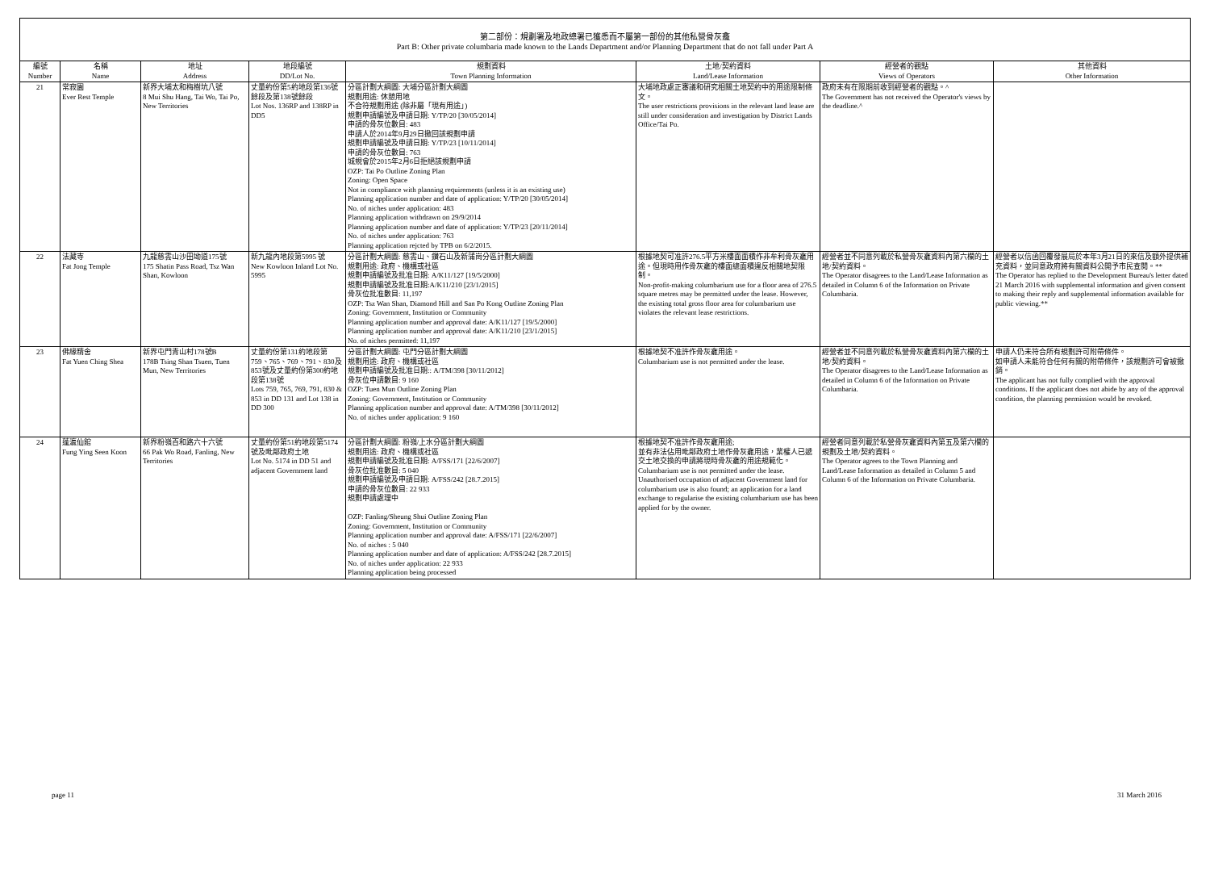第二部份：規劃署及地政總署已獲悉而不屬第一部份的其他私營骨灰龕
Part B: Other private columbaria made known to the Lands Department and/or Planning Department that do not fall under Part A
| 編號 Number | 名稱 Name | 地址 Address | 地段編號 DD/Lot No. | 規劃資料 Town Planning Information | 土地/契約資料 Land/Lease Information | 經營者的觀點 Views of Operators | 其他資料 Other Information |
| --- | --- | --- | --- | --- | --- | --- | --- |
| 21 | 常寂園 Ever Rest Temple | 新界大埔太和梅樹坑八號 8 Mui Shu Hang, Tai Wo, Tai Po, New Territories | 丈量約份第5約地段第136號餘段及第138號餘段 Lot Nos. 136RP and 138RP in DD5 | 分區計劃大綱圖: 大埔分區計劃大綱圖 規劃用途: 休憩用地 不合符規劃用途 (除非屬「現有用途」) 規劃申請編號及申請日期: Y/TP/20 [30/05/2014] 申請的骨灰位數目: 483 申請人於2014年9月29日撤回該規劃申請 規劃申請編號及申請日期: Y/TP/23 [10/11/2014] 申請的骨灰位數目: 763 城規會於2015年2月6日拒絕該規劃申請 OZP: Tai Po Outline Zoning Plan Zoning: Open Space Not in compliance with planning requirements (unless it is an existing use) Planning application number and date of application: Y/TP/20 [30/05/2014] No. of niches under application: 483 Planning application withdrawn on 29/9/2014 Planning application number and date of application: Y/TP/23 [20/11/2014] No. of niches under application: 763 Planning application rejcted by TPB on 6/2/2015. | 大埔地政處正審議和研究相關土地契約中的用途限制條文。 The user restrictions provisions in the relevant land lease are still under consideration and investigation by District Lands Office/Tai Po. | 政府未有在限期前收到經營者的觀點。^ The Government has not received the Operator's views by the deadline.^ | |
| 22 | 法藏寺 Fat Jong Temple | 九龍慈雲山沙田坳道175號 175 Shatin Pass Road, Tsz Wan Shan, Kowloon | 新九龍內地段第5995 號 New Kowloon Inland Lot No. 5995 | 分區計劃大綱圖: 慈雲山、鑽石山及新蒲崗分區計劃大綱圖 規劃用途: 政府、機構或社區 規劃申請編號及批准日期: A/K11/127 [19/5/2000] 規劃申請編號及批准日期:A/K11/210 [23/1/2015] 骨灰位批准數目: 11,197 OZP: Tsz Wan Shan, Diamond Hill and San Po Kong Outline Zoning Plan Zoning: Government, Institution or Community Planning application number and approval date: A/K11/127 [19/5/2000] Planning application number and approval date: A/K11/210 [23/1/2015] No. of niches permitted: 11,197 | 根據地契可准許276.5平方米樓面面積作非牟利骨灰龕用途。但現時用作骨灰龕的樓面總面積違反相關地契限制。 Non-profit-making columbarium use for a floor area of 276.5 square metres may be permitted under the lease. However, the existing total gross floor area for columbarium use violates the relevant lease restrictions. | 經營者並不同意列載於私營骨灰龕資料內第六欄的土地/契約資料。 The Operator disagrees to the Land/Lease Information as detailed in Column 6 of the Information on Private Columbaria. | 經營者以信函回覆發展局於本年3月21日的來信及額外提供補充資料，並同意政府將有關資料公開予市民查閱。** The Operator has replied to the Development Bureau's letter dated 21 March 2016 with supplemental information and given consent to making their reply and supplemental information available for public viewing.** |
| 23 | 佛緣精舍 Fat Yuen Ching Shea | 新界屯門青山村178號B 178B Tsing Shan Tsuen, Tuen Mun, New Territories | 丈量約份第131約地段第759、765、769、791、830及853號及丈量約份第300約地段第138號 Lots 759, 765, 769, 791, 830 & 853 in DD 131 and Lot 138 in DD 300 | 分區計劃大綱圖: 屯門分區計劃大綱圖 規劃用途: 政府、機構或社區 規劃申請編號及批准日期:: A/TM/398 [30/11/2012] 骨灰位申請數目: 9 160 OZP: Tuen Mun Outline Zoning Plan Zoning: Government, Institution or Community Planning application number and approval date: A/TM/398 [30/11/2012] No. of niches under application: 9 160 | 根據地契不准許作骨灰龕用途。 Columbarium use is not permitted under the lease. | 經營者並不同意列載於私營骨灰龕資料內第六欄的土地/契約資料。 The Operator disagrees to the Land/Lease Information as detailed in Column 6 of the Information on Private Columbaria. | 申請人仍未符合所有規劃許可附帶條件。 如申請人未能符合任何有關的附帶條件，該規劃許可會被撤銷。 The applicant has not fully complied with the approval conditions. If the applicant does not abide by any of the approval condition, the planning permission would be revoked. |
| 24 | 蓬瀛仙館 Fung Ying Seen Koon | 新界粉嶺百和路六十六號 66 Pak Wo Road, Fanling, New Territories | 丈量約份第51約地段第5174號及毗鄰政府土地 Lot No. 5174 in DD 51 and adjacent Government land | 分區計劃大綱圖: 粉嶺/上水分區計劃大綱圖 規劃用途: 政府、機構或社區 規劃申請編號及批准日期: A/FSS/171 [22/6/2007] 骨灰位批准數目: 5 040 規劃申請編號及申請日期: A/FSS/242 [28.7.2015] 申請的骨灰位數目: 22 933 規劃申請處理中 OZP: Fanling/Sheung Shui Outline Zoning Plan Zoning: Government, Institution or Community Planning application number and approval date: A/FSS/171 [22/6/2007] No. of niches : 5 040 Planning application number and date of application: A/FSS/242 [28.7.2015] No. of niches under application: 22 933 Planning application being processed | 根據地契不准許作骨灰龕用途; 並有非法佔用毗鄰政府土地作骨灰龕用途，業權人已遞交土地交換的申請將現時骨灰龕的用途規範化。 Columbarium use is not permitted under the lease. Unauthorised occupation of adjacent Government land for columbarium use is also found; an application for a land exchange to regularise the existing columbarium use has been applied for by the owner. | 經營者同意列載於私營骨灰龕資料內第五及第六欄的規劃及土地/契約資料。 The Operator agrees to the Town Planning and Land/Lease Information as detailed in Column 5 and Column 6 of the Information on Private Columbaria. | |
page 11 31 March 2016